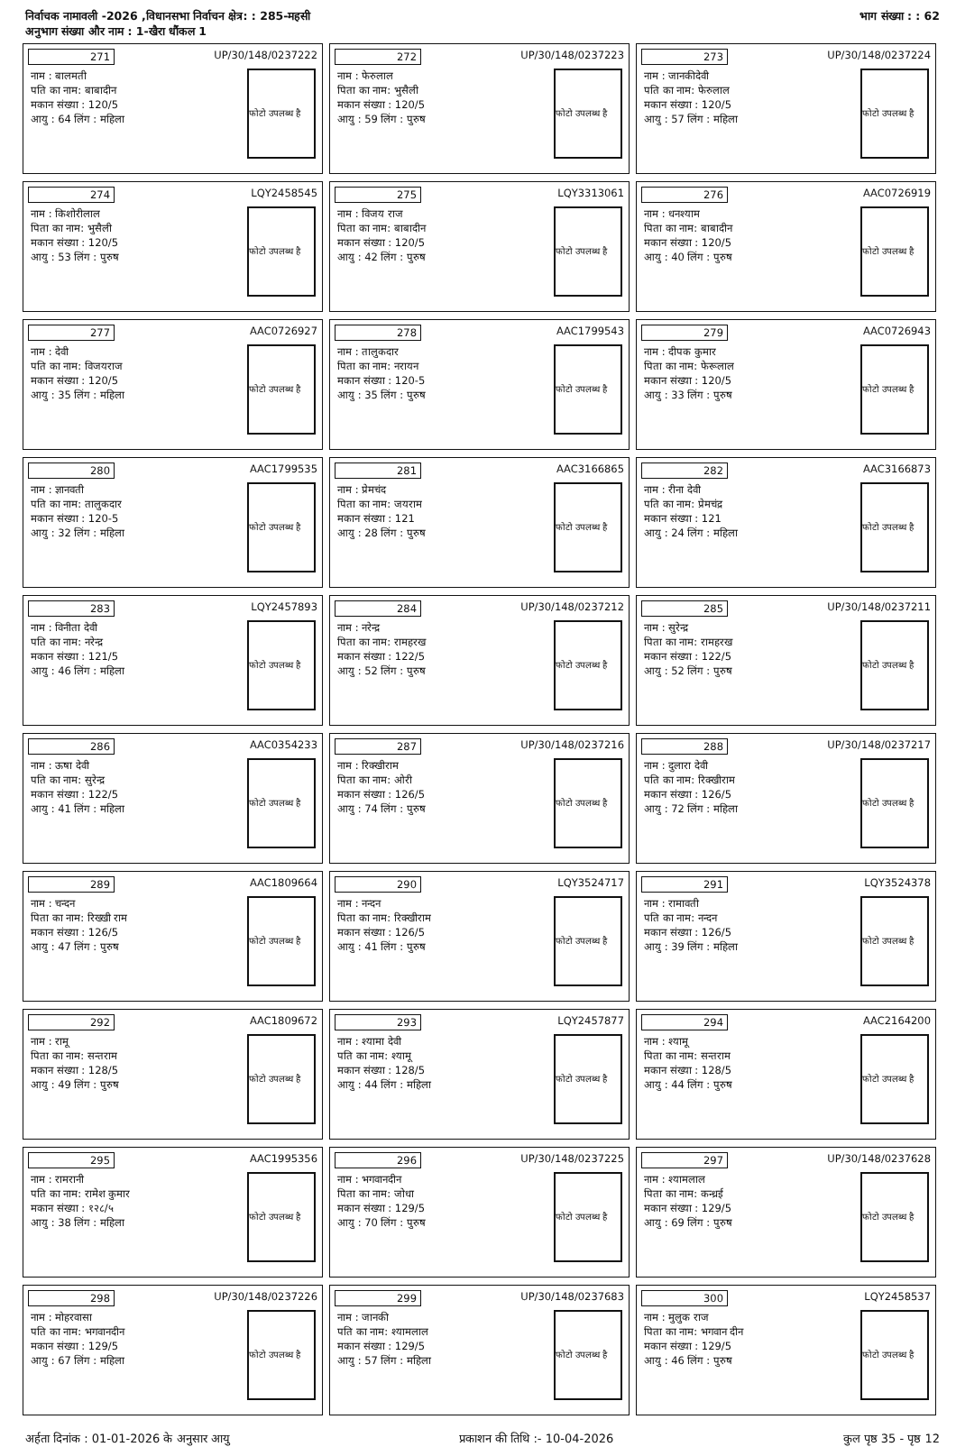निर्वाचक नामावली -2026 ,विधानसभा निर्वाचन क्षेत्र: : 285-महसी भाग संख्या : : 62
अनुभाग संख्या और नाम : 1-खैरा धौंकल 1
271 UP/30/148/0237222
नाम : बालमती
पति का नाम: बाबादीन
मकान संख्या : 120/5
आयु : 64 लिंग : महिला
फोटो उपलब्ध है
272 UP/30/148/0237223
नाम : फेरुलाल
पिता का नाम: भुसैली
मकान संख्या : 120/5
आयु : 59 लिंग : पुरुष
फोटो उपलब्ध है
273 UP/30/148/0237224
नाम : जानकीदेवी
पति का नाम: फेरुलाल
मकान संख्या : 120/5
आयु : 57 लिंग : महिला
फोटो उपलब्ध है
274 LQY2458545
नाम : किशोरीलाल
पिता का नाम: भुसैली
मकान संख्या : 120/5
आयु : 53 लिंग : पुरुष
फोटो उपलब्ध है
275 LQY3313061
नाम : विजय राज
पिता का नाम: बाबादीन
मकान संख्या : 120/5
आयु : 42 लिंग : पुरुष
फोटो उपलब्ध है
276 AAC0726919
नाम : धनश्याम
पिता का नाम: बाबादीन
मकान संख्या : 120/5
आयु : 40 लिंग : पुरुष
फोटो उपलब्ध है
277 AAC0726927
नाम : देवी
पति का नाम: विजयराज
मकान संख्या : 120/5
आयु : 35 लिंग : महिला
फोटो उपलब्ध है
278 AAC1799543
नाम : तालुकदार
पिता का नाम: नरायन
मकान संख्या : 120-5
आयु : 35 लिंग : पुरुष
फोटो उपलब्ध है
279 AAC0726943
नाम : दीपक कुमार
पिता का नाम: फेरूलाल
मकान संख्या : 120/5
आयु : 33 लिंग : पुरुष
फोटो उपलब्ध है
280 AAC1799535
नाम : ज्ञानवती
पति का नाम: तालुकदार
मकान संख्या : 120-5
आयु : 32 लिंग : महिला
फोटो उपलब्ध है
281 AAC3166865
नाम : प्रेमचंद
पिता का नाम: जयराम
मकान संख्या : 121
आयु : 28 लिंग : पुरुष
फोटो उपलब्ध है
282 AAC3166873
नाम : रीना देवी
पति का नाम: प्रेमचंद्र
मकान संख्या : 121
आयु : 24 लिंग : महिला
फोटो उपलब्ध है
283 LQY2457893
नाम : विनीता देवी
पति का नाम: नरेन्द्र
मकान संख्या : 121/5
आयु : 46 लिंग : महिला
फोटो उपलब्ध है
284 UP/30/148/0237212
नाम : नरेन्द्र
पिता का नाम: रामहरख
मकान संख्या : 122/5
आयु : 52 लिंग : पुरुष
फोटो उपलब्ध है
285 UP/30/148/0237211
नाम : सुरेन्द्र
पिता का नाम: रामहरख
मकान संख्या : 122/5
आयु : 52 लिंग : पुरुष
फोटो उपलब्ध है
286 AAC0354233
नाम : ऊषा देवी
पति का नाम: सुरेन्द्र
मकान संख्या : 122/5
आयु : 41 लिंग : महिला
फोटो उपलब्ध है
287 UP/30/148/0237216
नाम : रिक्खीराम
पिता का नाम: ओरी
मकान संख्या : 126/5
आयु : 74 लिंग : पुरुष
फोटो उपलब्ध है
288 UP/30/148/0237217
नाम : दुलारा देवी
पति का नाम: रिक्खीराम
मकान संख्या : 126/5
आयु : 72 लिंग : महिला
फोटो उपलब्ध है
289 AAC1809664
नाम : चन्दन
पिता का नाम: रिख्खी राम
मकान संख्या : 126/5
आयु : 47 लिंग : पुरुष
फोटो उपलब्ध है
290 LQY3524717
नाम : नन्दन
पिता का नाम: रिक्खीराम
मकान संख्या : 126/5
आयु : 41 लिंग : पुरुष
फोटो उपलब्ध है
291 LQY3524378
नाम : रामावती
पति का नाम: नन्दन
मकान संख्या : 126/5
आयु : 39 लिंग : महिला
फोटो उपलब्ध है
292 AAC1809672
नाम : रामू
पिता का नाम: सन्तराम
मकान संख्या : 128/5
आयु : 49 लिंग : पुरुष
फोटो उपलब्ध है
293 LQY2457877
नाम : श्यामा देवी
पति का नाम: श्यामू
मकान संख्या : 128/5
आयु : 44 लिंग : महिला
फोटो उपलब्ध है
294 AAC2164200
नाम : श्यामू
पिता का नाम: सन्तराम
मकान संख्या : 128/5
आयु : 44 लिंग : पुरुष
फोटो उपलब्ध है
295 AAC1995356
नाम : रामरानी
पति का नाम: रामेश कुमार
मकान संख्या : १२८/५
आयु : 38 लिंग : महिला
फोटो उपलब्ध है
296 UP/30/148/0237225
नाम : भगवानदीन
पिता का नाम: जोधा
मकान संख्या : 129/5
आयु : 70 लिंग : पुरुष
फोटो उपलब्ध है
297 UP/30/148/0237628
नाम : श्यामलाल
पिता का नाम: कन्ध्रई
मकान संख्या : 129/5
आयु : 69 लिंग : पुरुष
फोटो उपलब्ध है
298 UP/30/148/0237226
नाम : मोहरवासा
पति का नाम: भगवानदीन
मकान संख्या : 129/5
आयु : 67 लिंग : महिला
फोटो उपलब्ध है
299 UP/30/148/0237683
नाम : जानकी
पति का नाम: श्यामलाल
मकान संख्या : 129/5
आयु : 57 लिंग : महिला
फोटो उपलब्ध है
300 LQY2458537
नाम : मुलुक राज
पिता का नाम: भगवान दीन
मकान संख्या : 129/5
आयु : 46 लिंग : पुरुष
फोटो उपलब्ध है
अर्हता दिनांक : 01-01-2026 के अनुसार आयु प्रकाशन की तिथि :- 10-04-2026 कुल पृष्ठ 35 - पृष्ठ 12